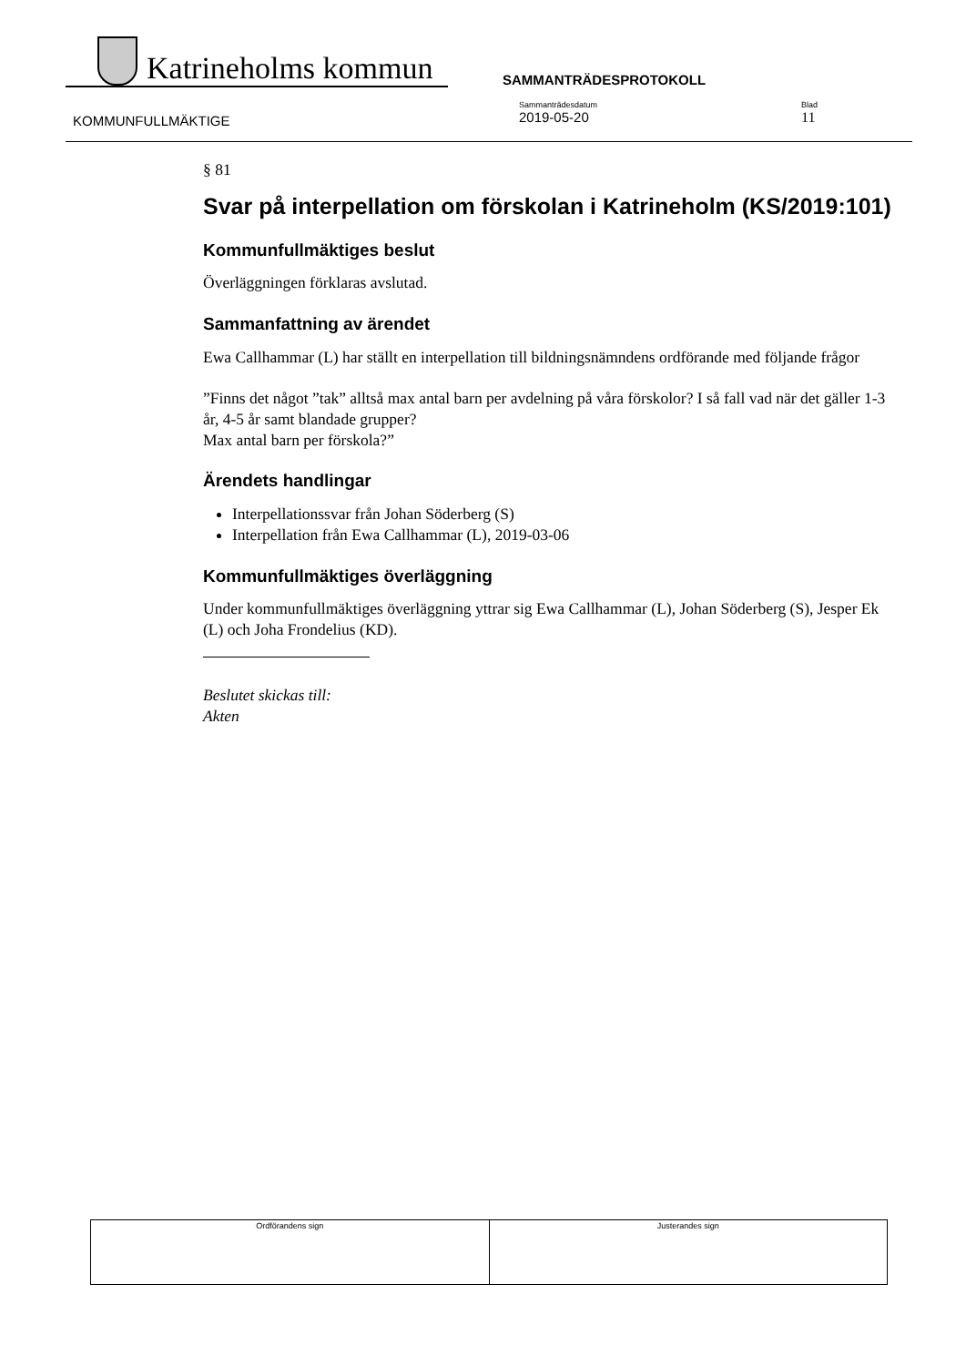Katrineholms kommun
SAMMANTRÄDESPROTOKOLL
KOMMUNFULLMÄKTIGE
Sammanträdesdatum
2019-05-20
Blad
11
§ 81
Svar på interpellation om förskolan i Katrineholm (KS/2019:101)
Kommunfullmäktiges beslut
Överläggningen förklaras avslutad.
Sammanfattning av ärendet
Ewa Callhammar (L) har ställt en interpellation till bildningsnämndens ordförande med följande frågor
”Finns det något ”tak” alltså max antal barn per avdelning på våra förskolor? I så fall vad när det gäller 1-3 år, 4-5 år samt blandade grupper?
Max antal barn per förskola?”
Ärendets handlingar
Interpellationssvar från Johan Söderberg (S)
Interpellation från Ewa Callhammar (L), 2019-03-06
Kommunfullmäktiges överläggning
Under kommunfullmäktiges överläggning yttrar sig Ewa Callhammar (L), Johan Söderberg (S), Jesper Ek (L) och Joha Frondelius (KD).
Beslutet skickas till:
Akten
| Ordförandens sign | Justerandes sign |